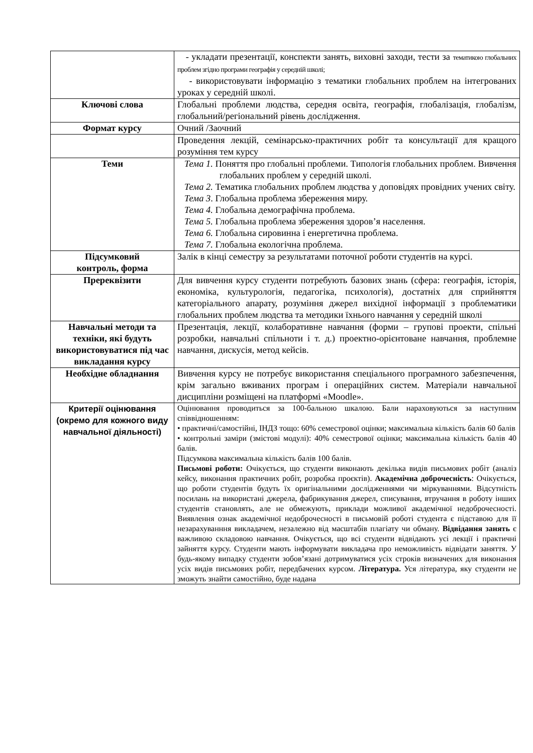| | - укладати презентації, конспекти занять, виховні заходи, тести за тематикою глобальних проблем згідно програми географія у середній школі; - використовувати інформацію з тематики глобальних проблем на інтегрованих уроках у середній школі. |
| Ключові слова | Глобальні проблеми людства, середня освіта, географія, глобалізація, глобалізм, глобальний/регіональний рівень дослідження. |
| Формат курсу | Очний /Заочний |
| | Проведення лекцій, семінарсько-практичних робіт та консультації для кращого розуміння тем курсу |
| Теми | Тема 1. Поняття про глобальні проблеми. Типологія глобальних проблем. Вивчення глобальних проблем у середній школі. Тема 2. Тематика глобальних проблем людства у доповідях провідних учених світу. Тема 3 . Глобальна проблема збереження миру. Тема 4. Глобальна демографічна проблема. Тема 5. Глобальна проблема збереження здоров’я населення. Тема 6. Глобальна сировинна і енергетична проблема. Тема 7. Глобальна екологічна проблема. |
| Підсумковий контроль, форма | Залік в кінці семестру за результатами поточної роботи студентів на курсі. |
| Пререквізити | Для вивчення курсу студенти потребують базових знань (сфера: географія, історія, економіка, культурологія, педагогіка, психологія), достатніх для сприйняття категоріального апарату, розуміння джерел вихідної інформації з проблематики глобальних проблем людства та методики їхнього навчання у середній школі |
| Навчальні методи та техніки, які будуть використовуватися під час викладання курсу | Презентація, лекції, колаборативне навчання (форми – групові проекти, спільні розробки, навчальні спільноти і т. д.) проектно-орієнтоване навчання, проблемне навчання, дискусія, метод кейсів. |
| Необхідне обладнання | Вивчення курсу не потребує використання спеціального програмного забезпечення, крім загально вживаних програм і операційних систем. Матеріали навчальної дисципліни розміщені на платформі «Moodle». |
| Критерії оцінювання (окремо для кожного виду навчальної діяльності) | Оцінювання проводиться за 100-бальною шкалою. Бали нараховуються за наступним співвідношенням: • практичні/самостійні, ІНДЗ тощо: 60% семестрової оцінки; максимальна кількість балів 60 балів • контрольні заміри (змістові модулі): 40% семестрової оцінки; максимальна кількість балів 40 балів. Підсумкова максимальна кількість балів 100 балів. Письмові роботи: Очікується, що студенти виконають декілька видів письмових робіт (аналіз кейсу, виконання практичних робіт, розробка проєктів). Академічна доброчесність : Очікується, що роботи студентів будуть їх оригінальними дослідженнями чи міркуваннями. Відсутність посилань на використані джерела, фабрикування джерел, списування, втручання в роботу інших студентів становлять, але не обмежують, приклади можливої академічної недоброчесності. Виявлення ознак академічної недоброчесності в письмовій роботі студента є підставою для її незарахуванння викладачем, незалежно від масштабів плагіату чи обману. Відвідання занять є важливою складовою навчання. Очікується, що всі студенти відвідають усі лекції і практичні зайняття курсу. Студенти мають інформувати викладача про неможливість відвідати заняття. У будь-якому випадку студенти зобов’язані дотримуватися усіх строків визначених для виконання усіх видів письмових робіт, передбачених курсом. Література. Уся література, яку студенти не зможуть знайти самостійно, буде надана |